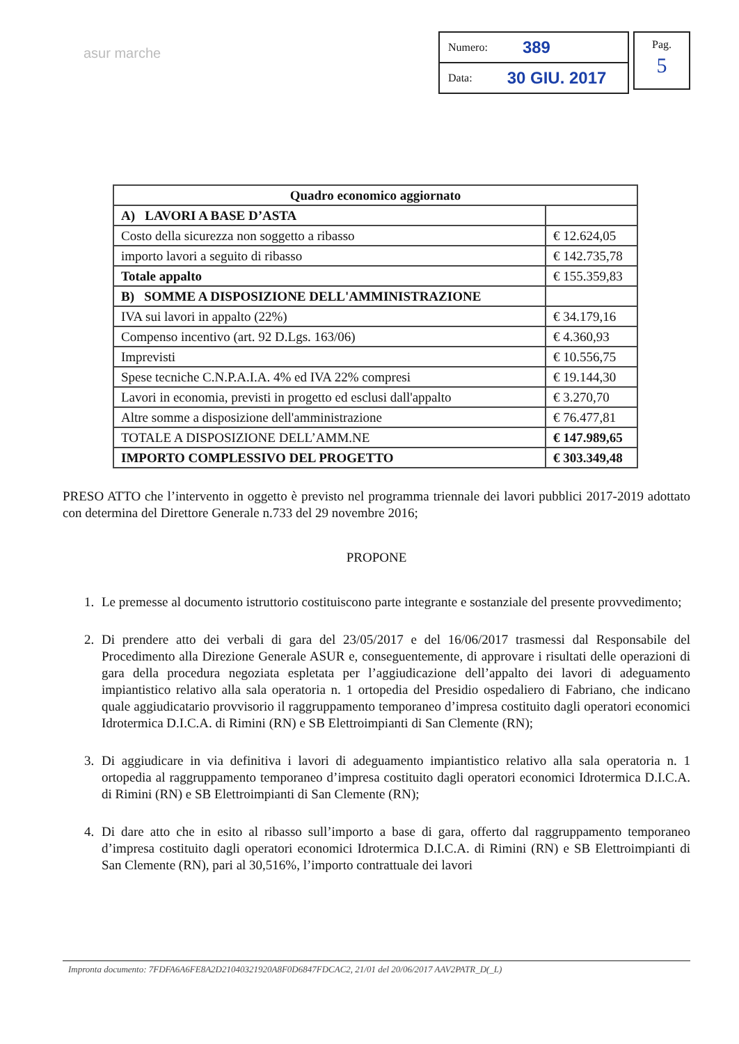asur marche
Numero: 389
Data: 30 GIU. 2017
Pag.
5
| Quadro economico aggiornato | |
| A) LAVORI A BASE D’ASTA | |
| Costo della sicurezza non soggetto a ribasso | € 12.624,05 |
| importo lavori a seguito di ribasso | € 142.735,78 |
| Totale appalto | € 155.359,83 |
| B) SOMME A DISPOSIZIONE DELL'AMMINISTRAZIONE | |
| IVA sui lavori in appalto (22%) | € 34.179,16 |
| Compenso incentivo (art. 92 D.Lgs. 163/06) | € 4.360,93 |
| Imprevisti | € 10.556,75 |
| Spese tecniche C.N.P.A.I.A. 4% ed IVA 22% compresi | € 19.144,30 |
| Lavori in economia, previsti in progetto ed esclusi dall'appalto | € 3.270,70 |
| Altre somme a disposizione dell'amministrazione | € 76.477,81 |
| TOTALE A DISPOSIZIONE DELL’AMM.NE | € 147.989,65 |
| IMPORTO COMPLESSIVO DEL PROGETTO | € 303.349,48 |
PRESO ATTO che l’intervento in oggetto è previsto nel programma triennale dei lavori pubblici 2017-2019 adottato con determina del Direttore Generale n.733 del 29 novembre 2016;
PROPONE
1. Le premesse al documento istruttorio costituiscono parte integrante e sostanziale del presente provvedimento;
2. Di prendere atto dei verbali di gara del 23/05/2017 e del 16/06/2017 trasmessi dal Responsabile del Procedimento alla Direzione Generale ASUR e, conseguentemente, di approvare i risultati delle operazioni di gara della procedura negoziata espletata per l’aggiudicazione dell’appalto dei lavori di adeguamento impiantistico relativo alla sala operatoria n. 1 ortopedia del Presidio ospedaliero di Fabriano, che indicano quale aggiudicatario provvisorio il raggruppamento temporaneo d’impresa costituito dagli operatori economici Idrotermica D.I.C.A. di Rimini (RN) e SB Elettroimpianti di San Clemente (RN);
3. Di aggiudicare in via definitiva i lavori di adeguamento impiantistico relativo alla sala operatoria n. 1 ortopedia al raggruppamento temporaneo d’impresa costituito dagli operatori economici Idrotermica D.I.C.A. di Rimini (RN) e SB Elettroimpianti di San Clemente (RN);
4. Di dare atto che in esito al ribasso sull’importo a base di gara, offerto dal raggruppamento temporaneo d’impresa costituito dagli operatori economici Idrotermica D.I.C.A. di Rimini (RN) e SB Elettroimpianti di San Clemente (RN), pari al 30,516%, l’importo contrattuale dei lavori
Impronta documento: 7FDFA6A6FE8A2D21040321920A8F0D6847FDCAC2, 21/01 del 20/06/2017 AAV2PATR_D(_L)